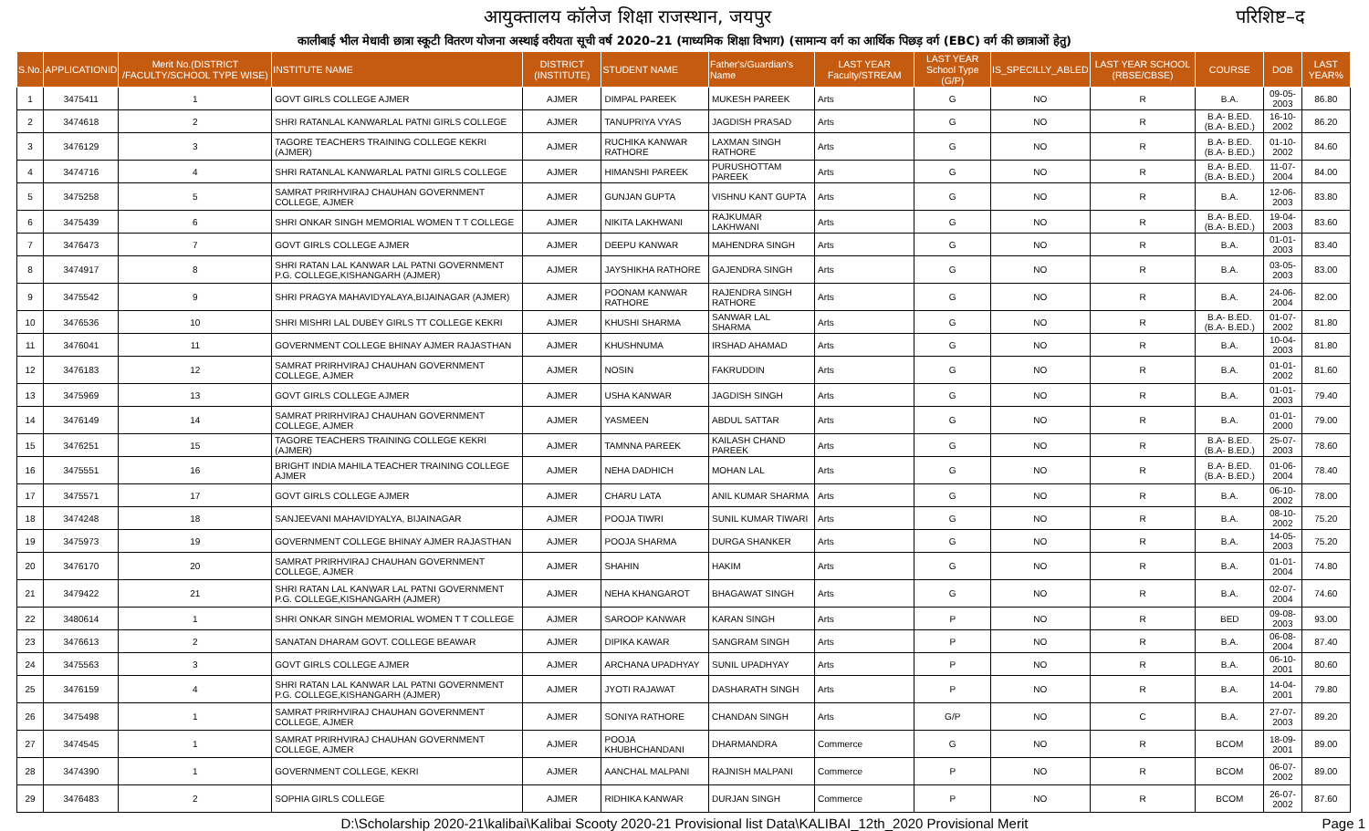आयुक्तालय कॉलेज शिक्षा राजस्थान, जयपुर परिशिष्ट–द
कालीबाई भील मेधावी छात्रा स्कूटी वितरण योजना अस्थाई वरीयता सूची वर्ष 2020–21 (माध्यमिक शिक्षा विभाग) (सामान्य वर्ग का आर्थिक पिछड़ वर्ग (EBC) वर्ग की छात्राओं हेतु)
| S.No. | APPLICATIONID | Merit No.(DISTRICT /FACULTY/SCHOOL TYPE WISE) | INSTITUTE NAME | DISTRICT (INSTITUTE) | STUDENT NAME | Father's/Guardian's Name | LAST YEAR Faculty/STREAM | LAST YEAR School Type (G/P) | IS_SPECILLY_ABLED | LAST YEAR SCHOOL (RBSE/CBSE) | COURSE | DOB | LAST YEAR% |
| --- | --- | --- | --- | --- | --- | --- | --- | --- | --- | --- | --- | --- | --- |
| 1 | 3475411 | 1 | GOVT GIRLS COLLEGE AJMER | AJMER | DIMPAL PAREEK | MUKESH PAREEK | Arts | G | NO | R | B.A. | 09-05-2003 | 86.80 |
| 2 | 3474618 | 2 | SHRI RATANLAL KANWARLAL PATNI GIRLS COLLEGE | AJMER | TANUPRIYA VYAS | JAGDISH PRASAD | Arts | G | NO | R | B.A- B.ED.(B.A- B.ED.) | 16-10-2002 | 86.20 |
| 3 | 3476129 | 3 | TAGORE TEACHERS TRAINING COLLEGE KEKRI (AJMER) | AJMER | RUCHIKA KANWAR RATHORE | LAXMAN SINGH RATHORE | Arts | G | NO | R | B.A- B.ED.(B.A- B.ED.) | 01-10-2002 | 84.60 |
| 4 | 3474716 | 4 | SHRI RATANLAL KANWARLAL PATNI GIRLS COLLEGE | AJMER | HIMANSHI PAREEK | PURUSHOTTAM PAREEK | Arts | G | NO | R | B.A- B.ED.(B.A- B.ED.) | 11-07-2004 | 84.00 |
| 5 | 3475258 | 5 | SAMRAT PRIRHVIRAJ CHAUHAN GOVERNMENT COLLEGE, AJMER | AJMER | GUNJAN GUPTA | VISHNU KANT GUPTA | Arts | G | NO | R | B.A. | 12-06-2003 | 83.80 |
| 6 | 3475439 | 6 | SHRI ONKAR SINGH MEMORIAL WOMEN T T COLLEGE | AJMER | NIKITA LAKHWANI | RAJKUMAR LAKHWANI | Arts | G | NO | R | B.A- B.ED.(B.A- B.ED.) | 19-04-2003 | 83.60 |
| 7 | 3476473 | 7 | GOVT GIRLS COLLEGE AJMER | AJMER | DEEPU KANWAR | MAHENDRA SINGH | Arts | G | NO | R | B.A. | 01-01-2003 | 83.40 |
| 8 | 3474917 | 8 | SHRI RATAN LAL KANWAR LAL PATNI GOVERNMENT P.G. COLLEGE,KISHANGARH (AJMER) | AJMER | JAYSHIKHA RATHORE | GAJENDRA SINGH | Arts | G | NO | R | B.A. | 03-05-2003 | 83.00 |
| 9 | 3475542 | 9 | SHRI PRAGYA MAHAVIDYALAYA,BIJAINAGAR (AJMER) | AJMER | POONAM KANWAR RATHORE | RAJENDRA SINGH RATHORE | Arts | G | NO | R | B.A. | 24-06-2004 | 82.00 |
| 10 | 3476536 | 10 | SHRI MISHRI LAL DUBEY GIRLS TT COLLEGE KEKRI | AJMER | KHUSHI SHARMA | SANWAR LAL SHARMA | Arts | G | NO | R | B.A- B.ED.(B.A- B.ED.) | 01-07-2002 | 81.80 |
| 11 | 3476041 | 11 | GOVERNMENT COLLEGE BHINAY AJMER RAJASTHAN | AJMER | KHUSHNUMA | IRSHAD AHAMAD | Arts | G | NO | R | B.A. | 10-04-2003 | 81.80 |
| 12 | 3476183 | 12 | SAMRAT PRIRHVIRAJ CHAUHAN GOVERNMENT COLLEGE, AJMER | AJMER | NOSIN | FAKRUDDIN | Arts | G | NO | R | B.A. | 01-01-2002 | 81.60 |
| 13 | 3475969 | 13 | GOVT GIRLS COLLEGE AJMER | AJMER | USHA KANWAR | JAGDISH SINGH | Arts | G | NO | R | B.A. | 01-01-2003 | 79.40 |
| 14 | 3476149 | 14 | SAMRAT PRIRHVIRAJ CHAUHAN GOVERNMENT COLLEGE, AJMER | AJMER | YASMEEN | ABDUL SATTAR | Arts | G | NO | R | B.A. | 01-01-2000 | 79.00 |
| 15 | 3476251 | 15 | TAGORE TEACHERS TRAINING COLLEGE KEKRI (AJMER) | AJMER | TAMNNA PAREEK | KAILASH CHAND PAREEK | Arts | G | NO | R | B.A- B.ED.(B.A- B.ED.) | 25-07-2003 | 78.60 |
| 16 | 3475551 | 16 | BRIGHT INDIA MAHILA TEACHER TRAINING COLLEGE AJMER | AJMER | NEHA DADHICH | MOHAN LAL | Arts | G | NO | R | B.A- B.ED.(B.A- B.ED.) | 01-06-2004 | 78.40 |
| 17 | 3475571 | 17 | GOVT GIRLS COLLEGE AJMER | AJMER | CHARU LATA | ANIL KUMAR SHARMA | Arts | G | NO | R | B.A. | 06-10-2002 | 78.00 |
| 18 | 3474248 | 18 | SANJEEVANI MAHAVIDYALYA, BIJAINAGAR | AJMER | POOJA TIWRI | SUNIL KUMAR TIWARI | Arts | G | NO | R | B.A. | 08-10-2002 | 75.20 |
| 19 | 3475973 | 19 | GOVERNMENT COLLEGE BHINAY AJMER RAJASTHAN | AJMER | POOJA SHARMA | DURGA SHANKER | Arts | G | NO | R | B.A. | 14-05-2003 | 75.20 |
| 20 | 3476170 | 20 | SAMRAT PRIRHVIRAJ CHAUHAN GOVERNMENT COLLEGE, AJMER | AJMER | SHAHIN | HAKIM | Arts | G | NO | R | B.A. | 01-01-2004 | 74.80 |
| 21 | 3479422 | 21 | SHRI RATAN LAL KANWAR LAL PATNI GOVERNMENT P.G. COLLEGE,KISHANGARH (AJMER) | AJMER | NEHA KHANGAROT | BHAGAWAT SINGH | Arts | G | NO | R | B.A. | 02-07-2004 | 74.60 |
| 22 | 3480614 | 1 | SHRI ONKAR SINGH MEMORIAL WOMEN T T COLLEGE | AJMER | SAROOP KANWAR | KARAN SINGH | Arts | P | NO | R | BED | 09-08-2003 | 93.00 |
| 23 | 3476613 | 2 | SANATAN DHARAM GOVT. COLLEGE BEAWAR | AJMER | DIPIKA KAWAR | SANGRAM SINGH | Arts | P | NO | R | B.A. | 06-08-2004 | 87.40 |
| 24 | 3475563 | 3 | GOVT GIRLS COLLEGE AJMER | AJMER | ARCHANA UPADHYAY | SUNIL UPADHYAY | Arts | P | NO | R | B.A. | 06-10-2001 | 80.60 |
| 25 | 3476159 | 4 | SHRI RATAN LAL KANWAR LAL PATNI GOVERNMENT P.G. COLLEGE,KISHANGARH (AJMER) | AJMER | JYOTI RAJAWAT | DASHARATH SINGH | Arts | P | NO | R | B.A. | 14-04-2001 | 79.80 |
| 26 | 3475498 | 1 | SAMRAT PRIRHVIRAJ CHAUHAN GOVERNMENT COLLEGE, AJMER | AJMER | SONIYA RATHORE | CHANDAN SINGH | Arts | G/P | NO | C | B.A. | 27-07-2003 | 89.20 |
| 27 | 3474545 | 1 | SAMRAT PRIRHVIRAJ CHAUHAN GOVERNMENT COLLEGE, AJMER | AJMER | POOJA KHUBHCHANDANI | DHARMANDRA | Commerce | G | NO | R | BCOM | 18-09-2001 | 89.00 |
| 28 | 3474390 | 1 | GOVERNMENT COLLEGE, KEKRI | AJMER | AANCHAL MALPANI | RAJNISH MALPANI | Commerce | P | NO | R | BCOM | 06-07-2002 | 89.00 |
| 29 | 3476483 | 2 | SOPHIA GIRLS COLLEGE | AJMER | RIDHIKA KANWAR | DURJAN SINGH | Commerce | P | NO | R | BCOM | 26-07-2002 | 87.60 |
D:\Scholarship 2020-21\kalibai\Kalibai Scooty 2020-21 Provisional list Data\KALIBAI_12th_2020 Provisional Merit Page 1